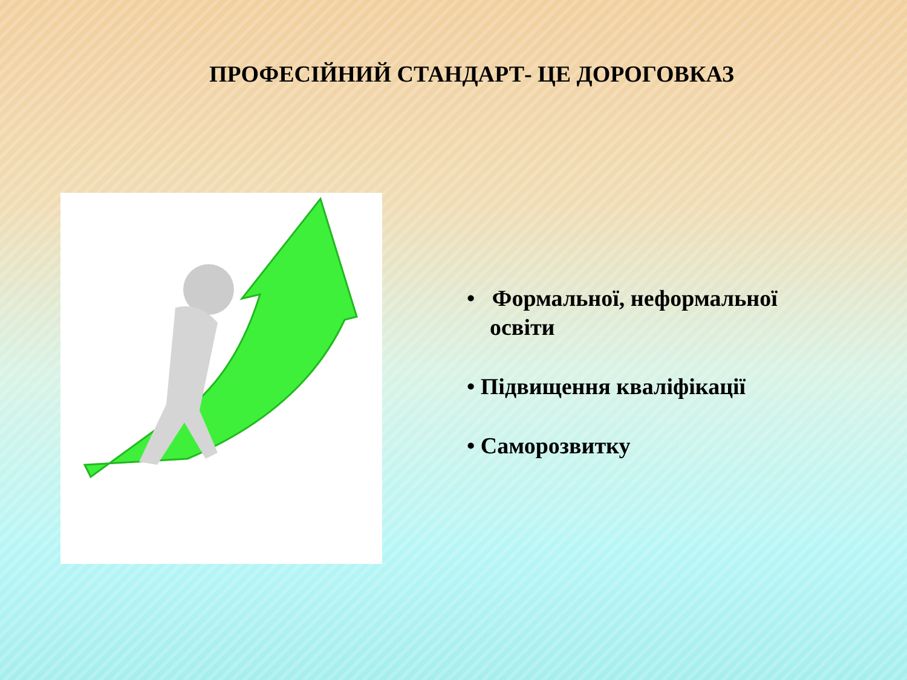ПРОФЕСІЙНИЙ СТАНДАРТ- ЦЕ ДОРОГОВКАЗ
• Формальної, неформальної
освіти
• Підвищення кваліфікації
• Саморозвитку